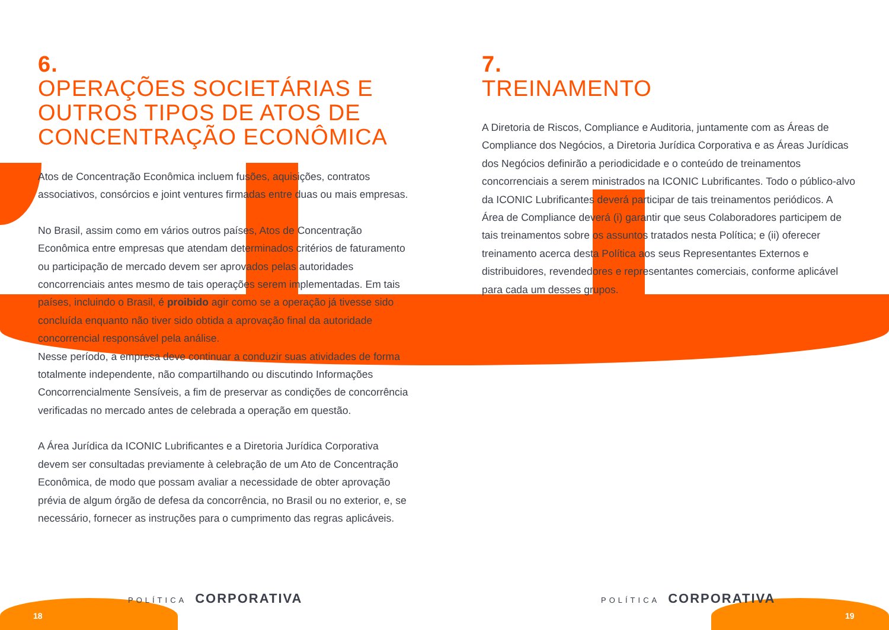6.
OPERAÇÕES SOCIETÁRIAS E OUTROS TIPOS DE ATOS DE CONCENTRAÇÃO ECONÔMICA
Atos de Concentração Econômica incluem fusões, aquisições, contratos associativos, consórcios e joint ventures firmadas entre duas ou mais empresas.
No Brasil, assim como em vários outros países, Atos de Concentração Econômica entre empresas que atendam determinados critérios de faturamento ou participação de mercado devem ser aprovados pelas autoridades concorrenciais antes mesmo de tais operações serem implementadas. Em tais países, incluindo o Brasil, é proibido agir como se a operação já tivesse sido concluída enquanto não tiver sido obtida a aprovação final da autoridade concorrencial responsável pela análise.
Nesse período, a empresa deve continuar a conduzir suas atividades de forma totalmente independente, não compartilhando ou discutindo Informações Concorrencialmente Sensíveis, a fim de preservar as condições de concorrência verificadas no mercado antes de celebrada a operação em questão.
A Área Jurídica da ICONIC Lubrificantes e a Diretoria Jurídica Corporativa devem ser consultadas previamente à celebração de um Ato de Concentração Econômica, de modo que possam avaliar a necessidade de obter aprovação prévia de algum órgão de defesa da concorrência, no Brasil ou no exterior, e, se necessário, fornecer as instruções para o cumprimento das regras aplicáveis.
POLÍTICA CORPORATIVA
18
7.
TREINAMENTO
A Diretoria de Riscos, Compliance e Auditoria, juntamente com as Áreas de Compliance dos Negócios, a Diretoria Jurídica Corporativa e as Áreas Jurídicas dos Negócios definirão a periodicidade e o conteúdo de treinamentos concorrenciais a serem ministrados na ICONIC Lubrificantes. Todo o público-alvo da ICONIC Lubrificantes deverá participar de tais treinamentos periódicos. A Área de Compliance deverá (i) garantir que seus Colaboradores participem de tais treinamentos sobre os assuntos tratados nesta Política; e (ii) oferecer treinamento acerca desta Política aos seus Representantes Externos e distribuidores, revendedores e representantes comerciais, conforme aplicável para cada um desses grupos.
POLÍTICA CORPORATIVA
19